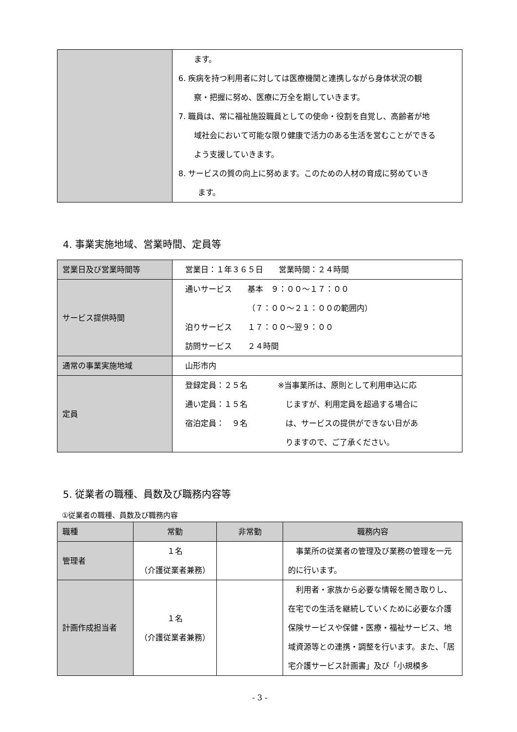| | ます。 6. 疾病を持つ利用者に対しては医療機関と連携しながら身体状況の観 察・把握に努め、医療に万全を期していきます。 7. 職員は、常に福祉施設職員としての使命・役割を自覚し、高齢者が地 域社会において可能な限り健康で活力のある生活を営むことができる よう支援していきます。 8. サービスの質の向上に努めます。このための人材の育成に努めていき ます。 |
4. 事業実施地域、営業時間、定員等
| 営業日及び営業時間等 | 営業日：１年３６５日 営業時間：２４時間 |
| サービス提供時間 | 通いサービス 基本 ９：００～１７：００ （７：００～２１：００の範囲内） 泊りサービス １７：００～翌９：００ 訪問サービス ２４時間 |
| 通常の事業実施地域 | 山形市内 |
| 定員 | 登録定員：２５名 通い定員：１５名 宿泊定員： ９名 ※当事業所は、原則として利用申込に応 じますが、利用定員を超過する場合に は、サービスの提供ができない日があ りますので、ご了承ください。 |
5. 従業者の職種、員数及び職務内容等
①従業者の職種、員数及び職務内容
| 職種 | 常勤 | 非常勤 | 職務内容 |
| --- | --- | --- | --- |
| 管理者 | １名 （介護従業者兼務） | | 事業所の従業者の管理及び業務の管理を一元的に行います。 |
| 計画作成担当者 | １名 （介護従業者兼務） | | 利用者・家族から必要な情報を聞き取りし、在宅での生活を継続していくために必要な介護保険サービスや保健・医療・福祉サービス、地域資源等との連携・調整を行います。また、「居宅介護サービス計画書」及び「小規模多 |
- 3 -